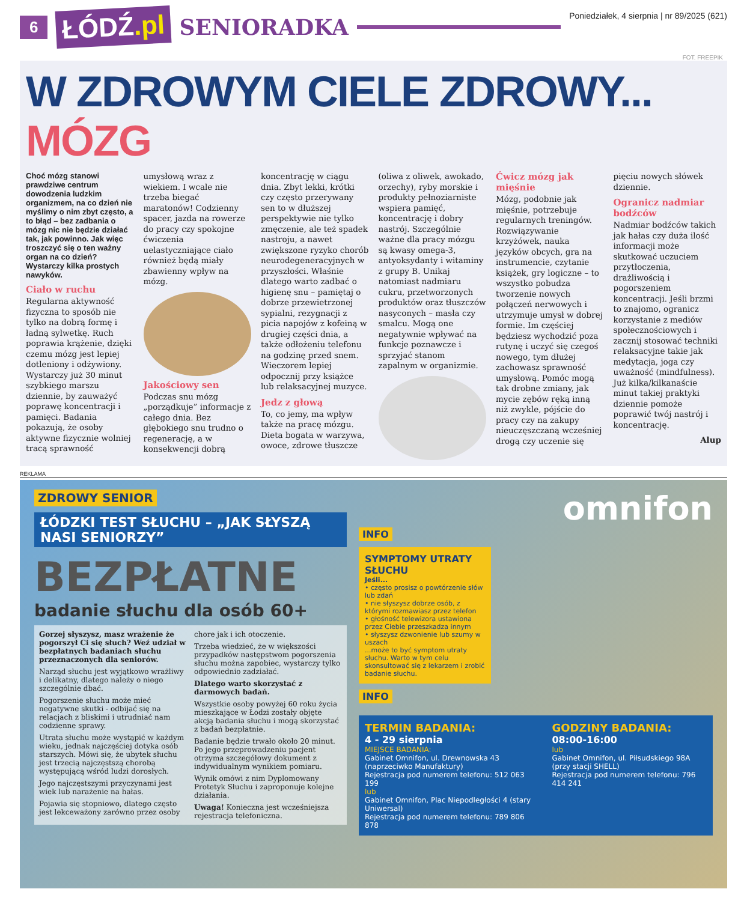6
ŁÓDŹ.pl
SENIORADKA
Poniedziałek, 4 sierpnia | nr 89/2025 (621)
FOT. FREEPIK
W ZDROWYM CIELE ZDROWY... MÓZG
Choć mózg stanowi prawdziwe centrum dowodzenia ludzkim organizmem, na co dzień nie myślimy o nim zbyt często, a to błąd – bez zadbania o mózg nic nie będzie działać tak, jak powinno. Jak więc troszczyć się o ten ważny organ na co dzień? Wystarczy kilka prostych nawyków.
Ciało w ruchu
Regularna aktywność fizyczna to sposób nie tylko na dobrą formę i ładną sylwetkę. Ruch poprawia krążenie, dzięki czemu mózg jest lepiej dotleniony i odżywiony. Wystarczy już 30 minut szybkiego marszu dziennie, by zauważyć poprawę koncentracji i pamięci. Badania pokazują, że osoby aktywne fizycznie wolniej tracą sprawność umysłową wraz z wiekiem. I wcale nie trzeba biegać maratonów! Codzienny spacer, jazda na rowerze do pracy czy spokojne ćwiczenia uelastyczniające ciało również będą miały zbawienny wpływ na mózg.
Jakościowy sen
Podczas snu mózg „porządkuje” informacje z całego dnia. Bez głębokiego snu trudno o regenerację, a w konsekwencji dobrą koncentrację w ciągu dnia. Zbyt lekki, krótki czy często przerywany sen to w dłuższej perspektywie nie tylko zmęczenie, ale też spadek nastroju, a nawet zwiększone ryzyko chorób neurodegeneracyjnych w przyszłości. Właśnie dlatego warto zadbać o higienę snu – pamiętaj o dobrze przewietrzonej sypialni, rezygnacji z picia napojów z kofeiną w drugiej części dnia, a także odłożeniu telefonu na godzinę przed snem. Wieczorem lepiej odpocznij przy książce lub relaksacyjnej muzyce.
Jedz z głową
To, co jemy, ma wpływ także na pracę mózgu. Dieta bogata w warzywa, owoce, zdrowe tłuszcze (oliwa z oliwek, awokado, orzechy), ryby morskie i produkty pełnoziarniste wspiera pamięć, koncentrację i dobry nastrój. Szczególnie ważne dla pracy mózgu są kwasy omega-3, antyoksydanty i witaminy z grupy B. Unikaj natomiast nadmiaru cukru, przetworzonych produktów oraz tłuszczów nasyconych – masła czy smalcu. Mogą one negatywnie wpływać na funkcje poznawcze i sprzyjać stanom zapalnym w organizmie.
Ćwicz mózg jak mięśnie
Mózg, podobnie jak mięśnie, potrzebuje regularnych treningów. Rozwiązywanie krzyżówek, nauka języków obcych, gra na instrumencie, czytanie książek, gry logiczne – to wszystko pobudza tworzenie nowych połączeń nerwowych i utrzymuje umysł w dobrej formie. Im częściej będziesz wychodzić poza rutynę i uczyć się czegoś nowego, tym dłużej zachowasz sprawność umysłową. Pomóc mogą tak drobne zmiany, jak mycie zębów ręką inną niż zwykle, pójście do pracy czy na zakupy nieuczęszczaną wcześniej drogą czy uczenie się pięciu nowych słówek dziennie.
Ogranicz nadmiar bodźców
Nadmiar bodźców takich jak hałas czy duża ilość informacji może skutkować uczuciem przytłoczenia, drażliwością i pogorszeniem koncentracji. Jeśli brzmi to znajomo, ogranicz korzystanie z mediów społecznościowych i zacznij stosować techniki relaksacyjne takie jak medytacja, joga czy uważność (mindfulness). Już kilka/kilkanaście minut takiej praktyki dziennie pomoże poprawić twój nastrój i koncentrację.
Alup
REKLAMA
ZDROWY SENIOR
ŁÓDZKI TEST SŁUCHU – „JAK SŁYSZĄ NASI SENIORZY”
BEZPŁATNE
badanie słuchu dla osób 60+
Gorzej słyszysz, masz wrażenie że pogorszył Ci się słuch? Weź udział w bezpłatnych badaniach słuchu przeznaczonych dla seniorów.
Narząd słuchu jest wyjątkowo wrażliwy i delikatny, dlatego należy o niego szczególnie dbać.
Pogorszenie słuchu może mieć negatywne skutki - odbijać się na relacjach z bliskimi i utrudniać nam codzienne sprawy.
Utrata słuchu może wystąpić w każdym wieku, jednak najczęściej dotyka osób starszych. Mówi się, że ubytek słuchu jest trzecią najczęstszą chorobą występującą wśród ludzi dorosłych.
Jego najczęstszymi przyczynami jest wiek lub narażenie na hałas.
Pojawia się stopniowo, dlatego często jest lekceważony zarówno przez osoby chore jak i ich otoczenie.
Trzeba wiedzieć, że w większości przypadków następstwom pogorszenia słuchu można zapobiec, wystarczy tylko odpowiednio zadziałać.
Dlatego warto skorzystać z darmowych badań.
Wszystkie osoby powyżej 60 roku życia mieszkające w Łodzi zostały objęte akcją badania słuchu i mogą skorzystać z badań bezpłatnie.
Badanie będzie trwało około 20 minut. Po jego przeprowadzeniu pacjent otrzyma szczegółowy dokument z indywidualnym wynikiem pomiaru.
Wynik omówi z nim Dyplomowany Protetyk Słuchu i zaproponuje kolejne działania.
Uwaga! Konieczna jest wcześniejsza rejestracja telefoniczna.
omnifon
INFO
SYMPTOMY UTRATY SŁUCHU
Jeśli...
• często prosisz o powtórzenie słów lub zdań
• nie słyszysz dobrze osób, z którymi rozmawiasz przez telefon
• głośność telewizora ustawiona przez Ciebie przeszkadza innym
• słyszysz dzwonienie lub szumy w uszach
...może to być symptom utraty słuchu. Warto w tym celu skonsultować się z lekarzem i zrobić badanie słuchu.
INFO
TERMIN BADANIA:
4 - 29 sierpnia
MIEJSCE BADANIA:
Gabinet Omnifon, ul. Drewnowska 43 (naprzeciwko Manufaktury)
Rejestracja pod numerem telefonu: 512 063 199
lub
Gabinet Omnifon, Plac Niepodległości 4 (stary Uniwersal)
Rejestracja pod numerem telefonu: 789 806 878
GODZINY BADANIA:
08:00-16:00
lub
Gabinet Omnifon, ul. Piłsudskiego 98A (przy stacji SHELL)
Rejestracja pod numerem telefonu: 796 414 241